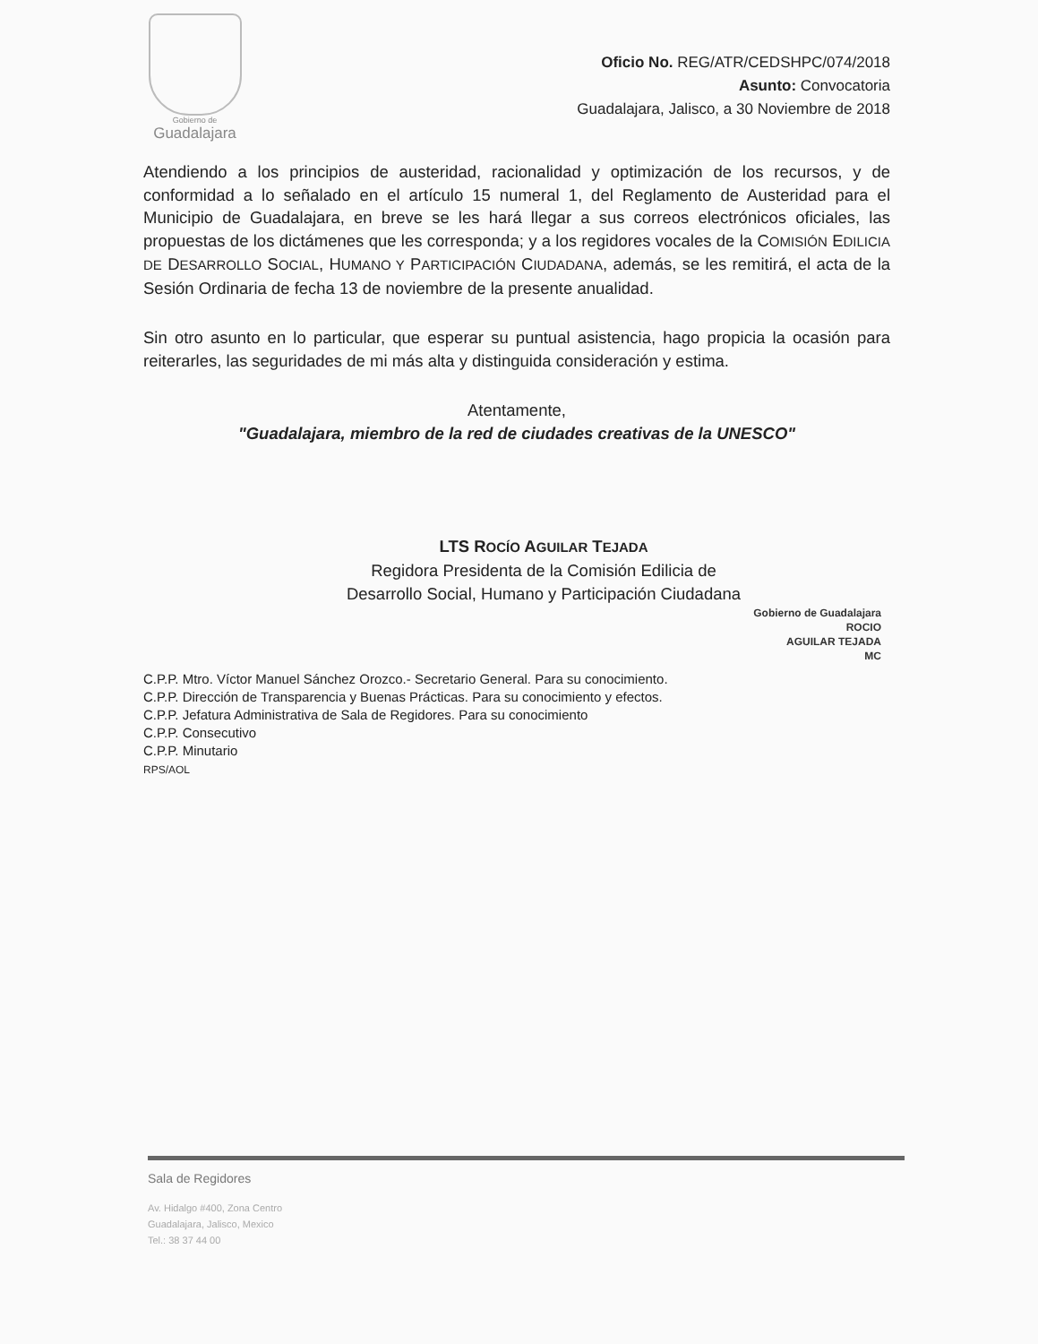Gobierno de
Guadalajara
Oficio No. REG/ATR/CEDSHPC/074/2018
Asunto: Convocatoria
Guadalajara, Jalisco, a 30 Noviembre de 2018
Atendiendo a los principios de austeridad, racionalidad y optimización de los recursos, y de conformidad a lo señalado en el artículo 15 numeral 1, del Reglamento de Austeridad para el Municipio de Guadalajara, en breve se les hará llegar a sus correos electrónicos oficiales, las propuestas de los dictámenes que les corresponda; y a los regidores vocales de la COMISIÓN EDILICIA DE DESARROLLO SOCIAL, HUMANO Y PARTICIPACIÓN CIUDADANA, además, se les remitirá, el acta de la Sesión Ordinaria de fecha 13 de noviembre de la presente anualidad.
Sin otro asunto en lo particular, que esperar su puntual asistencia, hago propicia la ocasión para reiterarles, las seguridades de mi más alta y distinguida consideración y estima.
Atentamente,
"Guadalajara, miembro de la red de ciudades creativas de la UNESCO"
LTS ROCÍO AGUILAR TEJADA
Regidora Presidenta de la Comisión Edilicia de
Desarrollo Social, Humano y Participación Ciudadana
Gobierno de Guadalajara
ROCIO
AGUILAR TEJADA
MC
C.P.P. Mtro. Víctor Manuel Sánchez Orozco.- Secretario General. Para su conocimiento.
C.P.P. Dirección de Transparencia y Buenas Prácticas. Para su conocimiento y efectos.
C.P.P. Jefatura Administrativa de Sala de Regidores. Para su conocimiento
C.P.P. Consecutivo
C.P.P. Minutario
RPS/AOL
Sala de Regidores
Av. Hidalgo #400, Zona Centro
Guadalajara, Jalisco, Mexico
Tel.: 38 37 44 00